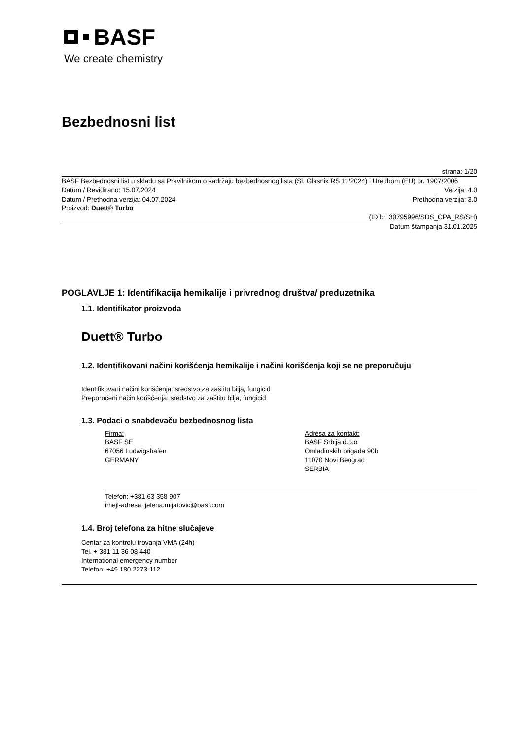BASF
We create chemistry
Bezbednosni list
strana: 1/20
BASF Bezbednosni list u skladu sa Pravilnikom o sadržaju bezbednosnog lista (Sl. Glasnik RS 11/2024) i Uredbom (EU) br. 1907/2006
Datum / Revidirano: 15.07.2024 Verzija: 4.0
Datum / Prethodna verzija: 04.07.2024 Prethodna verzija: 3.0
Proizvod: Duett® Turbo
(ID br. 30795996/SDS_CPA_RS/SH)
Datum štampanja 31.01.2025
POGLAVLJE 1: Identifikacija hemikalije i privrednog društva/ preduzetnika
1.1. Identifikator proizvoda
Duett® Turbo
1.2. Identifikovani načini korišćenja hemikalije i načini korišćenja koji se ne preporučuju
Identifikovani načini korišćenja: sredstvo za zaštitu bilja, fungicid
Preporučeni način korišćenja: sredstvo za zaštitu bilja, fungicid
1.3. Podaci o snabdevaču bezbednosnog lista
Firma:
BASF SE
67056 Ludwigshafen
GERMANY
Adresa za kontakt:
BASF Srbija d.o.o
Omladinskih brigada 90b
11070 Novi Beograd
SERBIA
Telefon: +381 63 358 907
imejl-adresa: jelena.mijatovic@basf.com
1.4. Broj telefona za hitne slučajeve
Centar za kontrolu trovanja VMA (24h)
Tel. + 381 11 36 08 440
International emergency number
Telefon: +49 180 2273-112